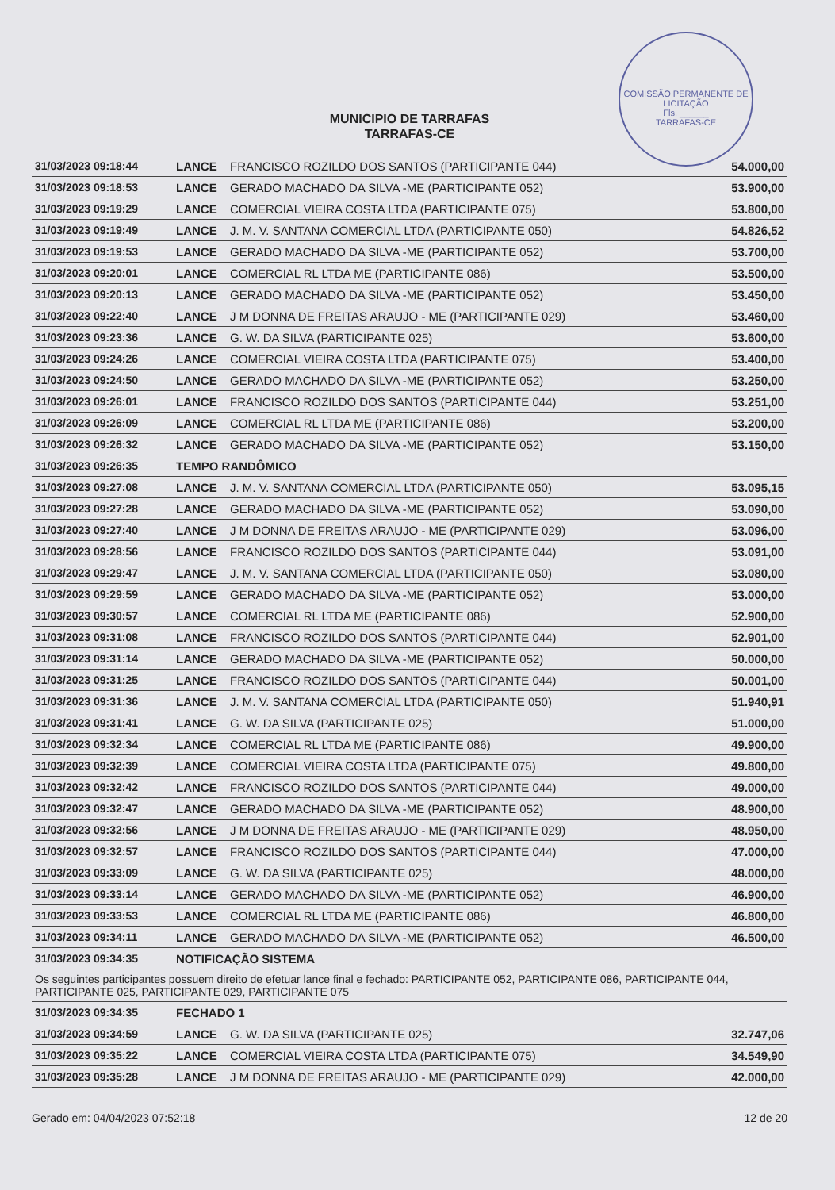COMISSÃO PERMANENTE DE LICITAÇÃO
Fls. ______
TARRAFAS-CE
MUNICIPIO DE TARRAFAS
TARRAFAS-CE
| 31/03/2023 09:18:44 | LANCE | FRANCISCO ROZILDO DOS SANTOS (PARTICIPANTE 044) | 54.000,00 |
| 31/03/2023 09:18:53 | LANCE | GERADO MACHADO DA SILVA -ME (PARTICIPANTE 052) | 53.900,00 |
| 31/03/2023 09:19:29 | LANCE | COMERCIAL VIEIRA COSTA LTDA (PARTICIPANTE 075) | 53.800,00 |
| 31/03/2023 09:19:49 | LANCE | J. M. V. SANTANA COMERCIAL LTDA (PARTICIPANTE 050) | 54.826,52 |
| 31/03/2023 09:19:53 | LANCE | GERADO MACHADO DA SILVA -ME (PARTICIPANTE 052) | 53.700,00 |
| 31/03/2023 09:20:01 | LANCE | COMERCIAL RL LTDA ME (PARTICIPANTE 086) | 53.500,00 |
| 31/03/2023 09:20:13 | LANCE | GERADO MACHADO DA SILVA -ME (PARTICIPANTE 052) | 53.450,00 |
| 31/03/2023 09:22:40 | LANCE | J M DONNA DE FREITAS ARAUJO - ME (PARTICIPANTE 029) | 53.460,00 |
| 31/03/2023 09:23:36 | LANCE | G. W. DA SILVA (PARTICIPANTE 025) | 53.600,00 |
| 31/03/2023 09:24:26 | LANCE | COMERCIAL VIEIRA COSTA LTDA (PARTICIPANTE 075) | 53.400,00 |
| 31/03/2023 09:24:50 | LANCE | GERADO MACHADO DA SILVA -ME (PARTICIPANTE 052) | 53.250,00 |
| 31/03/2023 09:26:01 | LANCE | FRANCISCO ROZILDO DOS SANTOS (PARTICIPANTE 044) | 53.251,00 |
| 31/03/2023 09:26:09 | LANCE | COMERCIAL RL LTDA ME (PARTICIPANTE 086) | 53.200,00 |
| 31/03/2023 09:26:32 | LANCE | GERADO MACHADO DA SILVA -ME (PARTICIPANTE 052) | 53.150,00 |
| 31/03/2023 09:26:35 | TEMPO RANDÔMICO | | |
| 31/03/2023 09:27:08 | LANCE | J. M. V. SANTANA COMERCIAL LTDA (PARTICIPANTE 050) | 53.095,15 |
| 31/03/2023 09:27:28 | LANCE | GERADO MACHADO DA SILVA -ME (PARTICIPANTE 052) | 53.090,00 |
| 31/03/2023 09:27:40 | LANCE | J M DONNA DE FREITAS ARAUJO - ME (PARTICIPANTE 029) | 53.096,00 |
| 31/03/2023 09:28:56 | LANCE | FRANCISCO ROZILDO DOS SANTOS (PARTICIPANTE 044) | 53.091,00 |
| 31/03/2023 09:29:47 | LANCE | J. M. V. SANTANA COMERCIAL LTDA (PARTICIPANTE 050) | 53.080,00 |
| 31/03/2023 09:29:59 | LANCE | GERADO MACHADO DA SILVA -ME (PARTICIPANTE 052) | 53.000,00 |
| 31/03/2023 09:30:57 | LANCE | COMERCIAL RL LTDA ME (PARTICIPANTE 086) | 52.900,00 |
| 31/03/2023 09:31:08 | LANCE | FRANCISCO ROZILDO DOS SANTOS (PARTICIPANTE 044) | 52.901,00 |
| 31/03/2023 09:31:14 | LANCE | GERADO MACHADO DA SILVA -ME (PARTICIPANTE 052) | 50.000,00 |
| 31/03/2023 09:31:25 | LANCE | FRANCISCO ROZILDO DOS SANTOS (PARTICIPANTE 044) | 50.001,00 |
| 31/03/2023 09:31:36 | LANCE | J. M. V. SANTANA COMERCIAL LTDA (PARTICIPANTE 050) | 51.940,91 |
| 31/03/2023 09:31:41 | LANCE | G. W. DA SILVA (PARTICIPANTE 025) | 51.000,00 |
| 31/03/2023 09:32:34 | LANCE | COMERCIAL RL LTDA ME (PARTICIPANTE 086) | 49.900,00 |
| 31/03/2023 09:32:39 | LANCE | COMERCIAL VIEIRA COSTA LTDA (PARTICIPANTE 075) | 49.800,00 |
| 31/03/2023 09:32:42 | LANCE | FRANCISCO ROZILDO DOS SANTOS (PARTICIPANTE 044) | 49.000,00 |
| 31/03/2023 09:32:47 | LANCE | GERADO MACHADO DA SILVA -ME (PARTICIPANTE 052) | 48.900,00 |
| 31/03/2023 09:32:56 | LANCE | J M DONNA DE FREITAS ARAUJO - ME (PARTICIPANTE 029) | 48.950,00 |
| 31/03/2023 09:32:57 | LANCE | FRANCISCO ROZILDO DOS SANTOS (PARTICIPANTE 044) | 47.000,00 |
| 31/03/2023 09:33:09 | LANCE | G. W. DA SILVA (PARTICIPANTE 025) | 48.000,00 |
| 31/03/2023 09:33:14 | LANCE | GERADO MACHADO DA SILVA -ME (PARTICIPANTE 052) | 46.900,00 |
| 31/03/2023 09:33:53 | LANCE | COMERCIAL RL LTDA ME (PARTICIPANTE 086) | 46.800,00 |
| 31/03/2023 09:34:11 | LANCE | GERADO MACHADO DA SILVA -ME (PARTICIPANTE 052) | 46.500,00 |
| 31/03/2023 09:34:35 | NOTIFICAÇÃO SISTEMA | | |
| Os seguintes participantes possuem direito de efetuar lance final e fechado: PARTICIPANTE 052, PARTICIPANTE 086, PARTICIPANTE 044, PARTICIPANTE 025, PARTICIPANTE 029, PARTICIPANTE 075 | | | |
| 31/03/2023 09:34:35 | FECHADO 1 | | |
| 31/03/2023 09:34:59 | LANCE | G. W. DA SILVA (PARTICIPANTE 025) | 32.747,06 |
| 31/03/2023 09:35:22 | LANCE | COMERCIAL VIEIRA COSTA LTDA (PARTICIPANTE 075) | 34.549,90 |
| 31/03/2023 09:35:28 | LANCE | J M DONNA DE FREITAS ARAUJO - ME (PARTICIPANTE 029) | 42.000,00 |
Gerado em: 04/04/2023 07:52:18 12 de 20